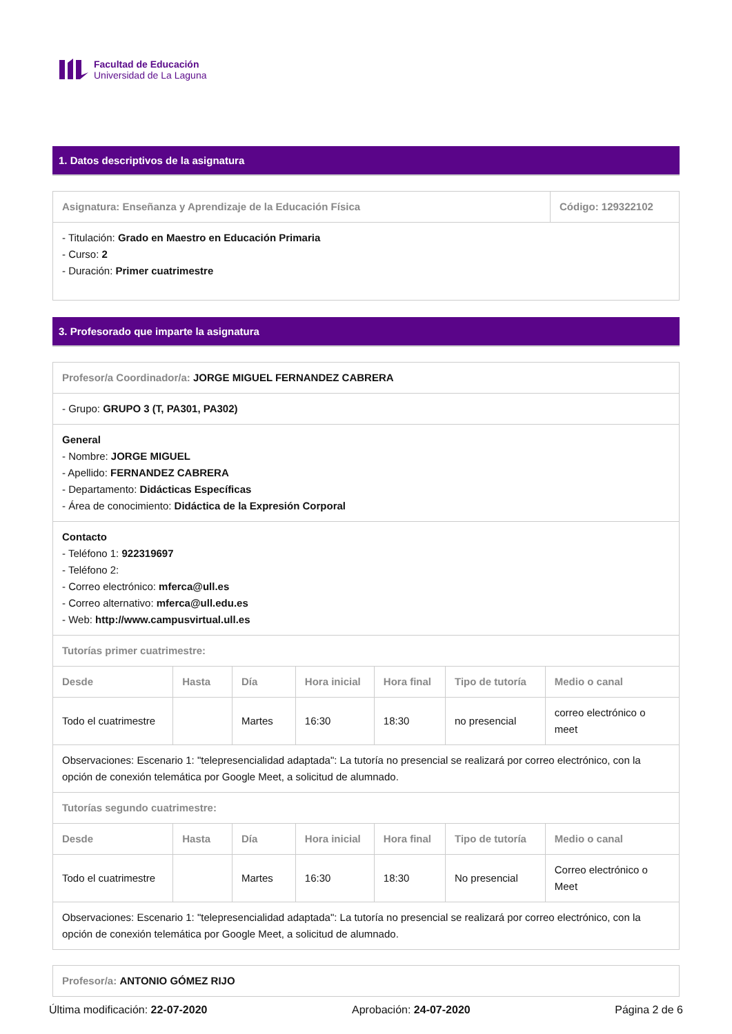Facultad de Educación
Universidad de La Laguna
1. Datos descriptivos de la asignatura
| Asignatura: Enseñanza y Aprendizaje de la Educación Física | Código: 129322102 |
| --- | --- |
| - Titulación: Grado en Maestro en Educación Primaria - Curso: 2 - Duración: Primer cuatrimestre | |
3. Profesorado que imparte la asignatura
| Profesor/a Coordinador/a: JORGE MIGUEL FERNANDEZ CABRERA | | | | | | |
| - Grupo: GRUPO 3 (T, PA301, PA302) | | | | | | |
| General - Nombre: JORGE MIGUEL - Apellido: FERNANDEZ CABRERA - Departamento: Didácticas Específicas - Área de conocimiento: Didáctica de la Expresión Corporal | | | | | | |
| Contacto - Teléfono 1: 922319697 - Teléfono 2: - Correo electrónico: mferca@ull.es - Correo alternativo: mferca@ull.edu.es - Web: http://www.campusvirtual.ull.es | | | | | | |
| Tutorías primer cuatrimestre: | | | | | | |
| Desde | Hasta | Día | Hora inicial | Hora final | Tipo de tutoría | Medio o canal |
| Todo el cuatrimestre | | Martes | 16:30 | 18:30 | no presencial | correo electrónico o meet |
| Observaciones: Escenario 1: "telepresencialidad adaptada": La tutoría no presencial se realizará por correo electrónico, con la opción de conexión telemática por Google Meet, a solicitud de alumnado. | | | | | | |
| Tutorías segundo cuatrimestre: | | | | | | |
| Desde | Hasta | Día | Hora inicial | Hora final | Tipo de tutoría | Medio o canal |
| Todo el cuatrimestre | | Martes | 16:30 | 18:30 | No presencial | Correo electrónico o Meet |
| Observaciones: Escenario 1: "telepresencialidad adaptada": La tutoría no presencial se realizará por correo electrónico, con la opción de conexión telemática por Google Meet, a solicitud de alumnado. | | | | | | |
| Profesor/a: ANTONIO GÓMEZ RIJO |
Última modificación: 22-07-2020 Aprobación: 24-07-2020 Página 2 de 6